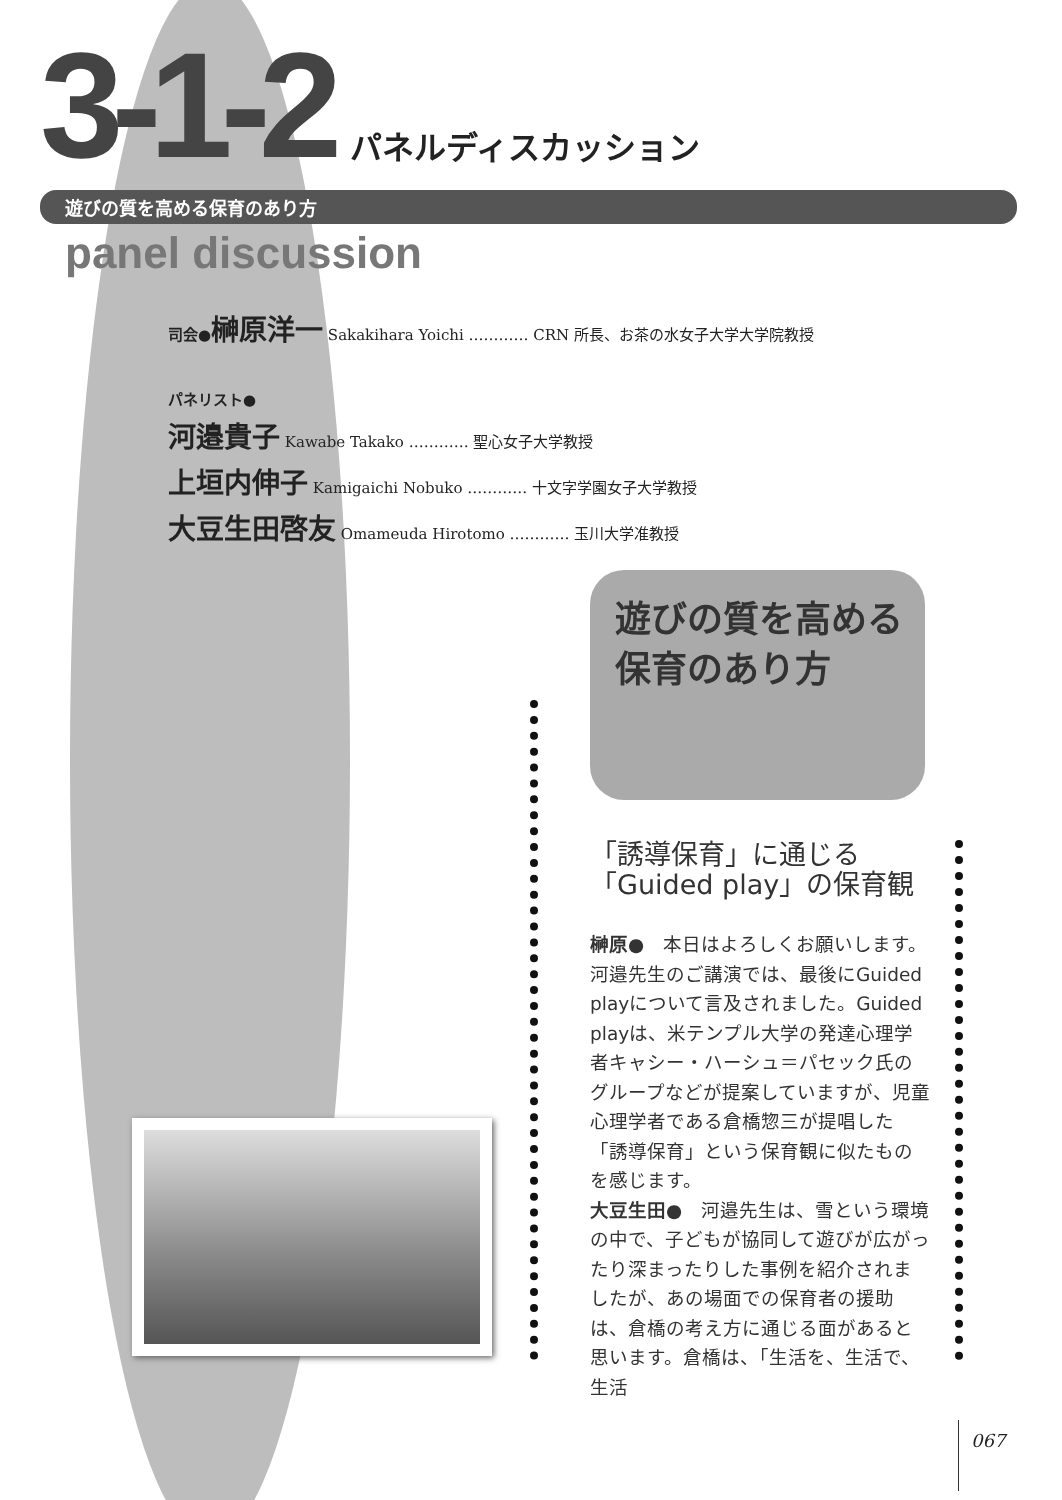3-1-2 パネルディスカッション
遊びの質を高める保育のあり方
panel discussion
司会●榊原洋一 Sakakihara Yoichi ………… CRN 所長、お茶の水女子大学大学院教授
パネリスト●
河邉貴子 Kawabe Takako ………… 聖心女子大学教授
上垣内伸子 Kamigaichi Nobuko ………… 十文字学園女子大学教授
大豆生田啓友 Omameuda Hirotomo ………… 玉川大学准教授
遊びの質を高める
保育のあり方
「誘導保育」に通じる
「Guided play」の保育観
榊原●　本日はよろしくお願いします。河邉先生のご講演では、最後にGuided playについて言及されました。Guided playは、米テンプル大学の発達心理学者キャシー・ハーシュ＝パセック氏のグループなどが提案していますが、児童心理学者である倉橋惣三が提唱した「誘導保育」という保育観に似たものを感じます。
大豆生田●　河邉先生は、雪という環境の中で、子どもが協同して遊びが広がったり深まったりした事例を紹介されましたが、あの場面での保育者の援助は、倉橋の考え方に通じる面があると思います。倉橋は、「生活を、生活で、生活
067